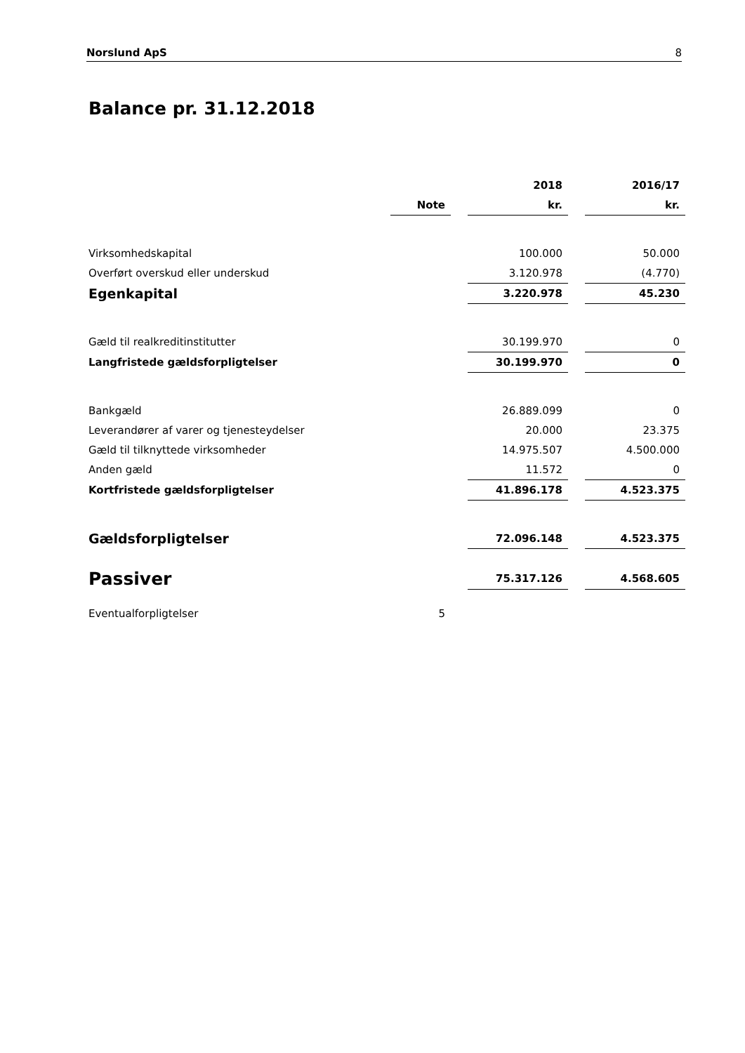Norslund ApS 8
Balance pr. 31.12.2018
| | | | 2018 | | 2016/17 |
| --- | --- | --- | --- | --- | --- |
| | Note | | kr. | | kr. |
| Virksomhedskapital | | | 100.000 | | 50.000 |
| Overført overskud eller underskud | | | 3.120.978 | | (4.770) |
| Egenkapital | | | 3.220.978 | | 45.230 |
| Gæld til realkreditinstitutter | | | 30.199.970 | | 0 |
| Langfristede gældsforpligtelser | | | 30.199.970 | | 0 |
| Bankgæld | | | 26.889.099 | | 0 |
| Leverandører af varer og tjenesteydelser | | | 20.000 | | 23.375 |
| Gæld til tilknyttede virksomheder | | | 14.975.507 | | 4.500.000 |
| Anden gæld | | | 11.572 | | 0 |
| Kortfristede gældsforpligtelser | | | 41.896.178 | | 4.523.375 |
| Gældsforpligtelser | | | 72.096.148 | | 4.523.375 |
| Passiver | | | 75.317.126 | | 4.568.605 |
| Eventualforpligtelser | 5 | | | | |